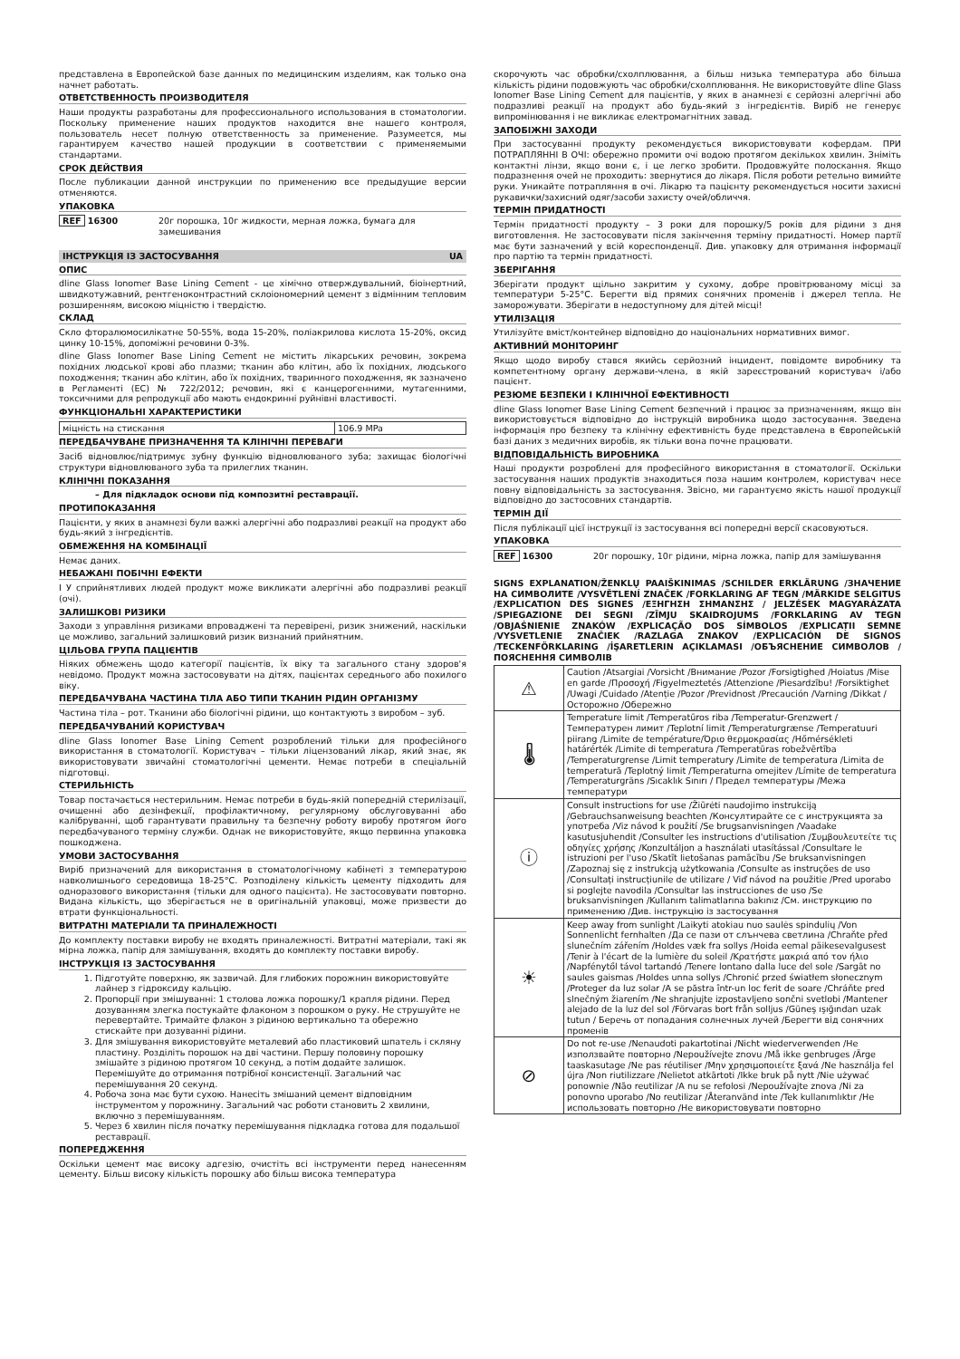представлена в Европейской базе данных по медицинским изделиям, как только она начнет работать.
ОТВЕТСТВЕННОСТЬ ПРОИЗВОДИТЕЛЯ
Наши продукты разработаны для профессионального использования в стоматологии. Поскольку применение наших продуктов находится вне нашего контроля, пользователь несет полную ответственность за применение. Разумеется, мы гарантируем качество нашей продукции в соответствии с применяемыми стандартами.
СРОК ДЕЙСТВИЯ
После публикации данной инструкции по применению все предыдущие версии отменяются.
УПАКОВКА
REF 16300 20г порошка, 10г жидкости, мерная ложка, бумага для замешивания
ІНСТРУКЦІЯ ІЗ ЗАСТОСУВАННЯ UA
ОПИС
dline Glass Ionomer Base Lining Cement - це хімічно отверждувальний, біоінертний, швидкотужавний, рентгеноконтрастний склоіономерний цемент з відмінним тепловим розширенням, високою міцністю і твердістю.
СКЛАД
Скло фторалюмосилікатне 50-55%, вода 15-20%, поліакрилова кислота 15-20%, оксид цинку 10-15%, допоміжні речовини 0-3%.
dline Glass Ionomer Base Lining Cement не містить лікарських речовин, зокрема похідних людської крові або плазми; тканин або клітин, або їх похідних, людського походження; тканин або клітин, або їх похідних, тваринного походження, як зазначено в Регламенті (ЕС) № 722/2012; речовин, які є канцерогенними, мутагенними, токсичними для репродукції або мають ендокринні руйнівні властивості.
ФУНКЦІОНАЛЬНІ ХАРАКТЕРИСТИКИ
| міцність на стискання | 106.9 MPa |
ПЕРЕДБАЧУВАНЕ ПРИЗНАЧЕННЯ ТА КЛІНІЧНІ ПЕРЕВАГИ
Засіб відновлює/підтримує зубну функцію відновлюваного зуба; захищає біологічні структури відновлюваного зуба та прилеглих тканин.
КЛІНІЧНІ ПОКАЗАННЯ
– Для підкладок основи під композитні реставрації.
ПРОТИПОКАЗАННЯ
Пацієнти, у яких в анамнезі були важкі алергічні або подразливі реакції на продукт або будь-який з інгредієнтів.
ОБМЕЖЕННЯ НА КОМБІНАЦІЇ
Немає даних.
НЕБАЖАНІ ПОБІЧНІ ЕФЕКТИ
І У сприйнятливих людей продукт може викликати алергічні або подразливі реакції (очі).
ЗАЛИШКОВІ РИЗИКИ
Заходи з управління ризиками впроваджені та перевірені, ризик знижений, наскільки це можливо, загальний залишковий ризик визнаний прийнятним.
ЦІЛЬОВА ГРУПА ПАЦІЄНТІВ
Ніяких обмежень щодо категорії пацієнтів, їх віку та загального стану здоров'я невідомо. Продукт можна застосовувати на дітях, пацієнтах середнього або похилого віку.
ПЕРЕДБАЧУВАНА ЧАСТИНА ТІЛА АБО ТИПИ ТКАНИН РІДИН ОРГАНІЗМУ
Частина тіла – рот. Тканини або біологічні рідини, що контактують з виробом – зуб.
ПЕРЕДБАЧУВАНИЙ КОРИСТУВАЧ
dline Glass Ionomer Base Lining Cement розроблений тільки для професійного використання в стоматології. Користувач – тільки ліцензований лікар, який знає, як використовувати звичайні стоматологічні цементи. Немає потреби в спеціальній підготовці.
СТЕРИЛЬНІСТЬ
Товар постачається нестерильним. Немає потреби в будь-якій попередній стерилізації, очищенні або дезінфекції, профілактичному, регулярному обслуговуванні або калібруванні, щоб гарантувати правильну та безпечну роботу виробу протягом його передбачуваного терміну служби. Однак не використовуйте, якщо первинна упаковка пошкоджена.
УМОВИ ЗАСТОСУВАННЯ
Виріб призначений для використання в стоматологічному кабінеті з температурою навколишнього середовища 18-25°C. Розподілену кількість цементу підходить для одноразового використання (тільки для одного пацієнта). Не застосовувати повторно. Видана кількість, що зберігається не в оригінальній упаковці, може призвести до втрати функціональності.
ВИТРАТНІ МАТЕРІАЛИ ТА ПРИНАЛЕЖНОСТІ
До комплекту поставки виробу не входять приналежності. Витратні матеріали, такі як мірна ложка, папір для замішування, входять до комплекту поставки виробу.
ІНСТРУКЦІЯ ІЗ ЗАСТОСУВАННЯ
1. Підготуйте поверхню, як зазвичай. Для глибоких порожнин використовуйте лайнер з гідроксиду кальцію.
2. Пропорції при змішуванні: 1 столова ложка порошку/1 крапля рідини. Перед дозуванням злегка постукайте флаконом з порошком о руку. Не струшуйте не перевертайте. Тримайте флакон з рідиною вертикально та обережно стискайте при дозуванні рідини.
3. Для змішування використовуйте металевий або пластиковий шпатель і скляну пластину. Розділіть порошок на дві частини. Першу половину порошку змішайте з рідиною протягом 10 секунд, а потім додайте залишок. Перемішуйте до отримання потрібної консистенції. Загальний час перемішування 20 секунд.
4. Робоча зона має бути сухою. Нанесіть змішаний цемент відповідним інструментом у порожнину. Загальний час роботи становить 2 хвилини, включно з перемішуванням.
5. Через 6 хвилин після початку перемішування підкладка готова для подальшої реставрації.
ПОПЕРЕДЖЕННЯ
Оскільки цемент має високу адгезію, очистіть всі інструменти перед нанесенням цементу. Більш високу кількість порошку або більш висока температура
скорочують час обробки/схолплювання, а більш низька температура або більша кількість рідини подовжують час обробки/схолплювання. Не використовуйте dline Glass Ionomer Base Lining Cement для пацієнтів, у яких в анамнезі є серйозні алергічні або подразливі реакції на продукт або будь-який з інгредієнтів. Виріб не генерує випромінювання і не викликає електромагнітних завад.
ЗАПОБІЖНІ ЗАХОДИ
При застосуванні продукту рекомендується використовувати кофердам. ПРИ ПОТРАПЛЯННІ В ОЧІ: обережно промити очі водою протягом декількох хвилин. Зніміть контактні лінзи, якщо вони є, і це легко зробити. Продовжуйте полоскання. Якщо подразнення очей не проходить: звернутися до лікаря. Після роботи ретельно вимийте руки. Уникайте потрапляння в очі. Лікарю та пацієнту рекомендується носити захисні рукавички/захисний одяг/засоби захисту очей/обличчя.
ТЕРМІН ПРИДАТНОСТІ
Термін придатності продукту – 3 роки для порошку/5 років для рідини з дня виготовлення. Не застосовувати після закінчення терміну придатності. Номер партії має бути зазначений у всій кореспонденції. Див. упаковку для отримання інформації про партію та термін придатності.
ЗБЕРІГАННЯ
Зберігати продукт щільно закритим у сухому, добре провітрюваному місці за температури 5-25°C. Берегти від прямих сонячних променів і джерел тепла. Не заморожувати. Зберігати в недоступному для дітей місці!
УТИЛІЗАЦІЯ
Утилізуйте вміст/контейнер відповідно до національних нормативних вимог.
АКТИВНИЙ МОНІТОРИНГ
Якщо щодо виробу стався якийсь серйозний інцидент, повідомте виробнику та компетентному органу держави-члена, в якій зареєстрований користувач і/або пацієнт.
РЕЗЮМЕ БЕЗПЕКИ І КЛІНІЧНОЇ ЕФЕКТИВНОСТІ
dline Glass Ionomer Base Lining Cement безпечний і працює за призначенням, якщо він використовується відповідно до інструкцій виробника щодо застосування. Зведена інформація про безпеку та клінічну ефективність буде представлена в Європейській базі даних з медичних виробів, як тільки вона почне працювати.
ВІДПОВІДАЛЬНІСТЬ ВИРОБНИКА
Наші продукти розроблені для професійного використання в стоматології. Оскільки застосування наших продуктів знаходиться поза нашим контролем, користувач несе повну відповідальність за застосування. Звісно, ми гарантуємо якість нашої продукції відповідно до застосовних стандартів.
ТЕРМІН ДІЇ
Після публікації цієї інструкції із застосування всі попередні версії скасовуються.
УПАКОВКА
REF 16300 20г порошку, 10г рідини, мірна ложка, папір для замішування
SIGNS EXPLANATION/ŽENKLŲ PAAIŠKINIMAS /SCHILDER ERKLÄRUNG /ЗНАЧЕНИЕ НА СИМВОЛИТЕ /VYSVĚTLENÍ ZNAČEK /FORKLARING AF TEGN /MÄRKIDE SELGITUS /EXPLICATION DES SIGNES /ΕΞΗΓΗΣΗ ΣΗΜΑΝΣΗΣ / JELZÉSEK MAGYARÁZATA /SPIEGAZIONE DEI SEGNI /ZĪMJU SKAIDROJUMS /FORKLARING AV TEGN /OBJAŚNIENIE ZNAKÓW /EXPLICAÇÃO DOS SÍMBOLOS /EXPLICAȚII SEMNE /VYSVETLENIE ZNAČIEK /RAZLAGA ZNAKOV /EXPLICACIÓN DE SIGNOS /TECKENFÖRKLARING /İŞARETLERIN AÇIKLAMASI /ОБЪЯСНЕНИЕ СИМВОЛОВ /ПОЯСНЕННЯ СИМВОЛІВ
| ⚠ | Caution /Atsargiai /Vorsicht /Внимание /Pozor /Forsigtighed /Hoiatus /Mise en garde /Προσοχή /Figyelmeztetés /Attenzione /Piesardzību! /Forsiktighet /Uwagi /Cuidado /Atenție /Pozor /Previdnost /Precaución /Varning /Dikkat / Осторожно /Обережно |
| 🌡 | Temperature limit /Temperatūros riba /Temperatur-Grenzwert /Температурен лимит /Teplotní limit /Temperaturgrænse /Temperatuuri piirang /Limite de température/Όριο θερμοκρασίας /Hőmérsékleti határérték /Limite di temperatura /Temperatūras robežvērtība /Temperaturgrense /Limit temperatury /Limite de temperatura /Limita de temperatură /Teplotný limit /Temperaturna omejitev /Límite de temperatura /Temperaturgräns /Sıcaklık Sınırı / Предел температуры /Межа температури |
| ⓘ | Consult instructions for use /Žiūrėti naudojimo instrukciją /Gebrauchsanweisung beachten /Консултирайте се с инструкцията за употреба /Viz návod k použití /Se brugsanvisningen /Vaadake kasutusjuhendit /Consulter les instructions d'utilisation /Συμβουλευτείτε τις οδηγίες χρήσης /Konzultáljon a használati utasítással /Consultare le istruzioni per l'uso /Skatīt lietošanas pamācību /Se bruksanvisningen /Zapoznaj się z instrukcją użytkowania /Consulte as instruções de uso /Consultați instrucțiunile de utilizare / Viď návod na použitie /Pred uporabo si poglejte navodila /Consultar las instrucciones de uso /Se bruksanvisningen /Kullanım talimatlarına bakınız /См. инструкцию по применению /Див. інструкцію із застосування |
| ☀ | Keep away from sunlight /Laikyti atokiau nuo saulės spindulių /Von Sonnenlicht fernhalten /Да се пази от слънчева светлина /Chraňte před slunečním zářením /Holdes væk fra sollys /Hoida eemal päikesevalgusest /Tenir à l'écart de la lumière du soleil /Κρατήστε μακριά από τον ήλιο /Napfénytől távol tartandó /Tenere lontano dalla luce del sole /Sargāt no saules gaismas /Holdes unna sollys /Chronić przed światłem słonecznym /Proteger da luz solar /A se păstra într-un loc ferit de soare /Chráňte pred slnečným žiarením /Ne shranjujte izpostavljeno sončni svetlobi /Mantener alejado de la luz del sol /Förvaras bort från solljus /Güneş ışığından uzak tutun / Беречь от попадания солнечных лучей /Берегти від сонячних променів |
| ⊘ | Do not re-use /Nenaudoti pakartotinai /Nicht wiederverwenden /Не използвайте повторно /Nepoužívejte znovu /Må ikke genbruges /Ärge taaskasutage /Ne pas réutiliser /Μην χρησιμοποιείτε ξανά /Ne használja fel újra /Non riutilizzare /Nelietot atkārtoti /Ikke bruk på nytt /Nie używać ponownie /Não reutilizar /A nu se refolosi /Nepoužívajte znova /Ni za ponovno uporabo /No reutilizar /Återanvänd inte /Tek kullanımlıktır /Не использовать повторно /Не використовувати повторно |